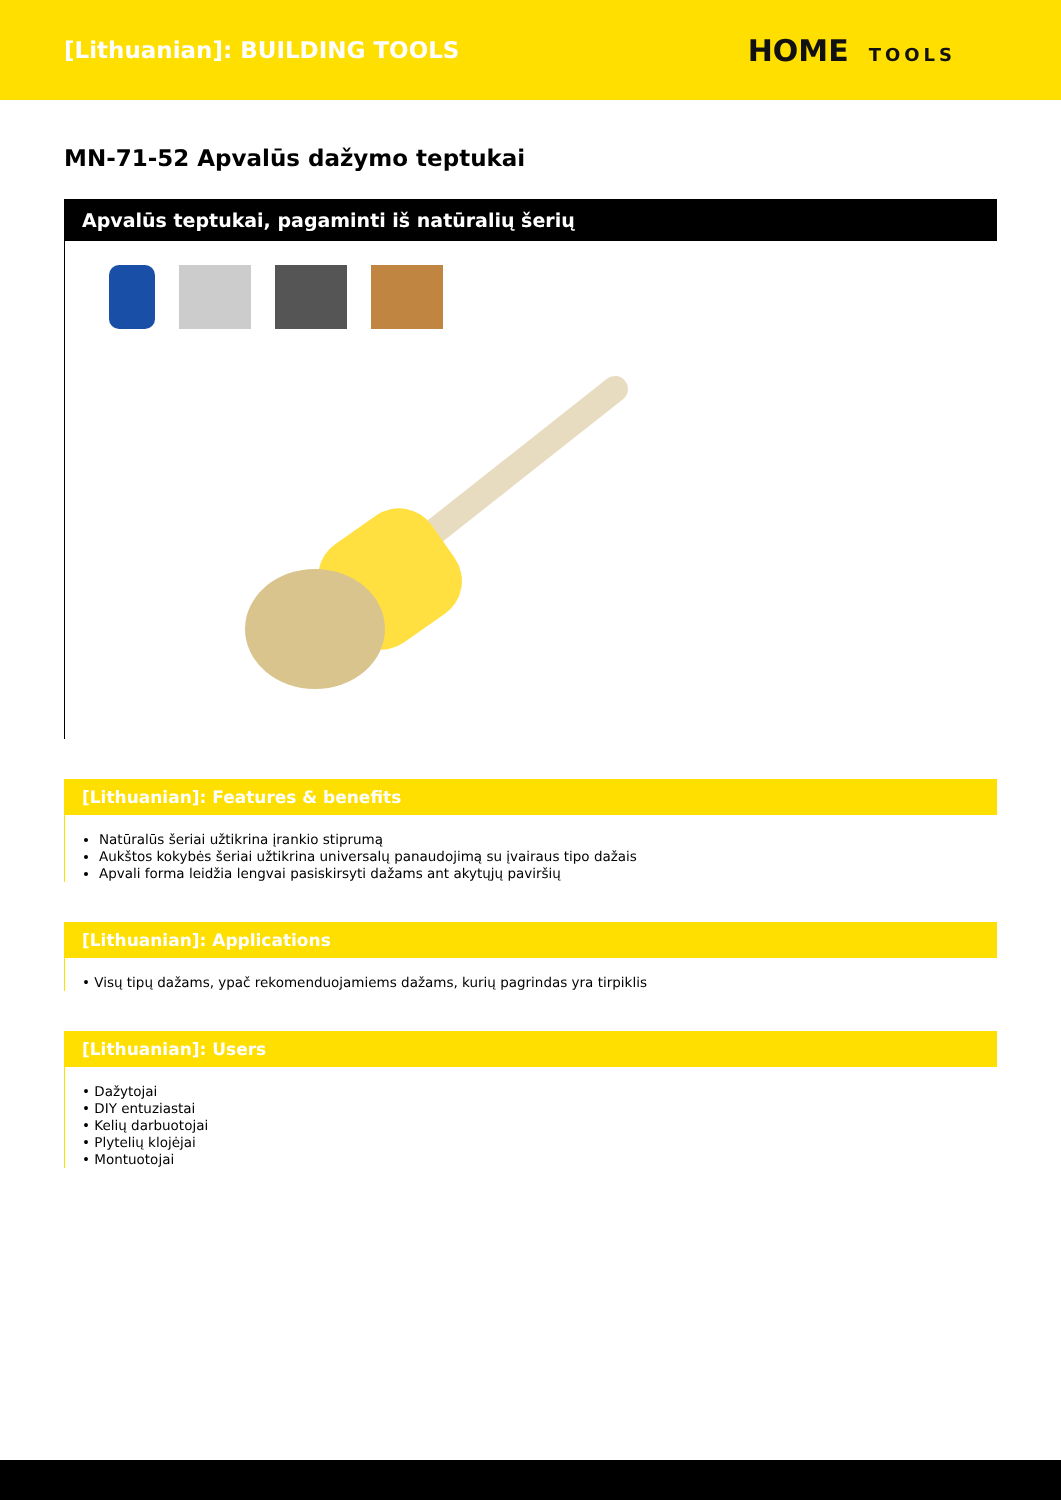[Lithuanian]: BUILDING TOOLS
HOME TOOLS
MN-71-52 Apvalūs dažymo teptukai
Apvalūs teptukai, pagaminti iš natūralių šerių
[Lithuanian]: Features & benefits
Natūralūs šeriai užtikrina įrankio stiprumą
Aukštos kokybės šeriai užtikrina universalų panaudojimą su įvairaus tipo dažais
Apvali forma leidžia lengvai pasiskirsyti dažams ant akytųjų paviršių
[Lithuanian]: Applications
• Visų tipų dažams, ypač rekomenduojamiems dažams, kurių pagrindas yra tirpiklis
[Lithuanian]: Users
• Dažytojai
• DIY entuziastai
• Kelių darbuotojai
• Plytelių klojėjai
• Montuotojai